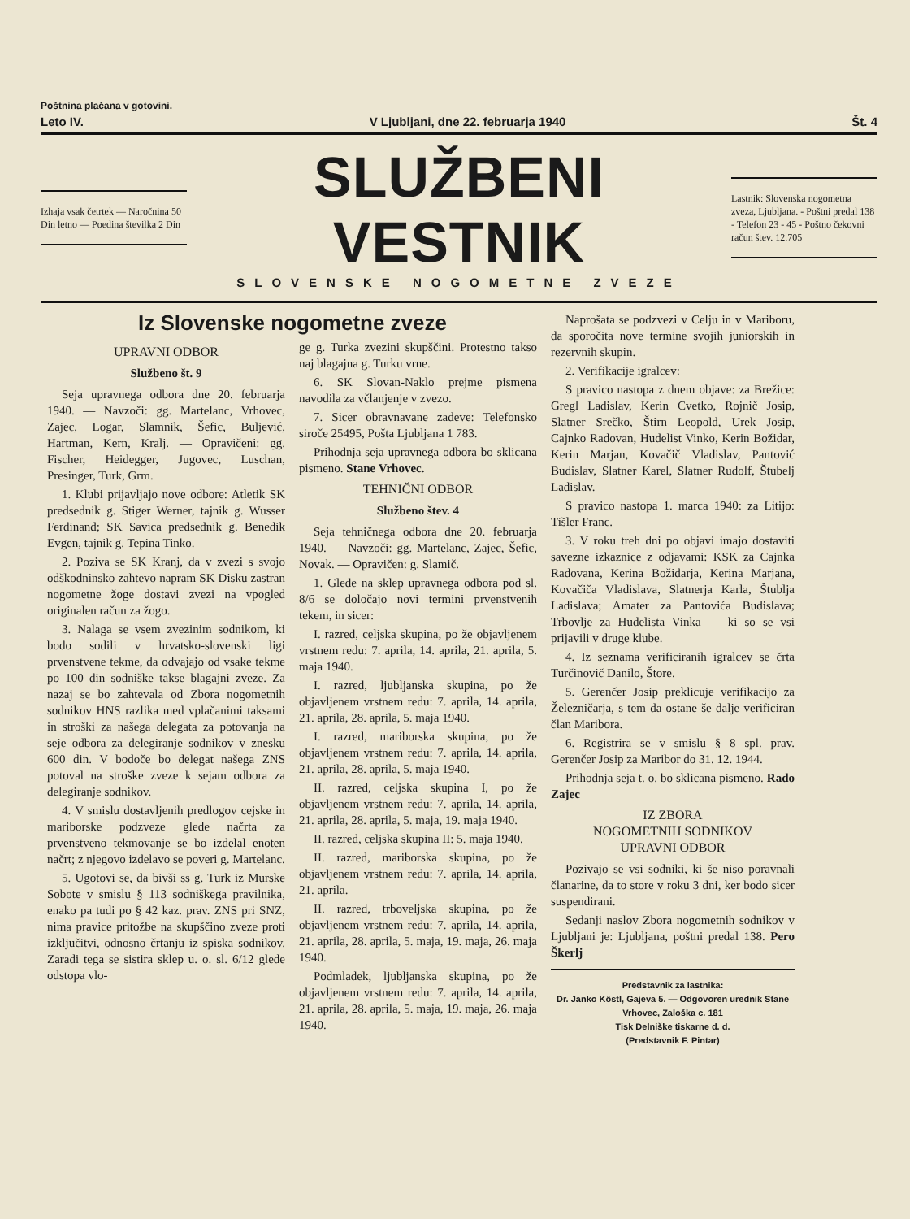Poštnina plačana v gotovini.
Leto IV. V Ljubljani, dne 22. februarja 1940 Št. 4
Izhaja vsak četrtek — Naročnina 50 Din letno — Poedina številka 2 Din
SLUŽBENI VESTNIK
SLOVENSKE NOGOMETNE ZVEZE
Lastnik: Slovenska nogometna zveza, Ljubljana. - Poštni predal 138 - Telefon 23 - 45 - Poštno čekovni račun štev. 12.705
Iz Slovenske nogometne zveze
UPRAVNI ODBOR
Službeno št. 9
Seja upravnega odbora dne 20. februarja 1940. — Navzoči: gg. Martelanc, Vrhovec, Zajec, Logar, Slamnik, Šefic, Buljević, Hartman, Kern, Kralj. — Opravičeni: gg. Fischer, Heidegger, Jugovec, Luschan, Presinger, Turk, Grm.
1. Klubi prijavljajo nove odbore: Atletik SK predsednik g. Stiger Werner, tajnik g. Wusser Ferdinand; SK Savica predsednik g. Benedik Evgen, tajnik g. Tepina Tinko.
2. Poziva se SK Kranj, da v zvezi s svojo odškodninsko zahtevo napram SK Disku zastran nogometne žoge dostavi zvezi na vpogled originalen račun za žogo.
3. Nalaga se vsem zvezinim sodnikom, ki bodo sodili v hrvatsko-slovenski ligi prvenstvene tekme, da odvajajo od vsake tekme po 100 din sodniške takse blagajni zveze. Za nazaj se bo zahtevala od Zbora nogometnih sodnikov HNS razlika med vplačanimi taksami in stroški za našega delegata za potovanja na seje odbora za delegiranje sodnikov v znesku 600 din. V bodoče bo delegat našega ZNS potoval na stroške zveze k sejam odbora za delegiranje sodnikov.
4. V smislu dostavljenih predlogov cejske in mariborske podzveze glede načrta za prvenstveno tekmovanje se bo izdelal enoten načrt; z njegovo izdelavo se poveri g. Martelanc.
5. Ugotovi se, da bivši ss g. Turk iz Murske Sobote v smislu § 113 sodniškega pravilnika, enako pa tudi po § 42 kaz. prav. ZNS pri SNZ, nima pravice pritožbe na skupščino zveze proti izključitvi, odnosno črtanju iz spiska sodnikov. Zaradi tega se sistira sklep u. o. sl. 6/12 glede odstopa vlo-
ge g. Turka zvezini skupščini. Protestno takso naj blagajna g. Turku vrne.
6. SK Slovan-Naklo prejme pismena navodila za včlanjenje v zvezo.
7. Sicer obravnavane zadeve: Telefonsko siroče 25495, Pošta Ljubljana 1 783.
Prihodnja seja upravnega odbora bo sklicana pismeno. Stane Vrhovec.
TEHNIČNI ODBOR
Službeno štev. 4
Seja tehničnega odbora dne 20. februarja 1940. — Navzoči: gg. Martelanc, Zajec, Šefic, Novak. — Opravičen: g. Slamič.
1. Glede na sklep upravnega odbora pod sl. 8/6 se določajo novi termini prvenstvenih tekem, in sicer:
I. razred, celjska skupina, po že objavljenem vrstnem redu: 7. aprila, 14. aprila, 21. aprila, 5. maja 1940.
I. razred, ljubljanska skupina, po že objavljenem vrstnem redu: 7. aprila, 14. aprila, 21. aprila, 28. aprila, 5. maja 1940.
I. razred, mariborska skupina, po že objavljenem vrstnem redu: 7. aprila, 14. aprila, 21. aprila, 28. aprila, 5. maja 1940.
II. razred, celjska skupina I, po že objavljenem vrstnem redu: 7. aprila, 14. aprila, 21. aprila, 28. aprila, 5. maja, 19. maja 1940.
II. razred, celjska skupina II: 5. maja 1940.
II. razred, mariborska skupina, po že objavljenem vrstnem redu: 7. aprila, 14. aprila, 21. aprila.
II. razred, trboveljska skupina, po že objavljenem vrstnem redu: 7. aprila, 14. aprila, 21. aprila, 28. aprila, 5. maja, 19. maja, 26. maja 1940.
Podmladek, ljubljanska skupina, po že objavljenem vrstnem redu: 7. aprila, 14. aprila, 21. aprila, 28. aprila, 5. maja, 19. maja, 26. maja 1940.
Naprošata se podzvezi v Celju in v Mariboru, da sporočita nove termine svojih juniorskih in rezervnih skupin.
2. Verifikacije igralcev:
S pravico nastopa z dnem objave: za Brežice: Gregl Ladislav, Kerin Cvetko, Rojnič Josip, Slatner Srečko, Štirn Leopold, Urek Josip, Cajnko Radovan, Hudelist Vinko, Kerin Božidar, Kerin Marjan, Kovačič Vladislav, Pantović Budislav, Slatner Karel, Slatner Rudolf, Štubelj Ladislav.
S pravico nastopa 1. marca 1940: za Litijo: Tišler Franc.
3. V roku treh dni po objavi imajo dostaviti savezne izkaznice z odjavami: KSK za Cajnka Radovana, Kerina Božidarja, Kerina Marjana, Kovačiča Vladislava, Slatnerja Karla, Štublja Ladislava; Amater za Pantovića Budislava; Trbovlje za Hudelista Vinka — ki so se vsi prijavili v druge klube.
4. Iz seznama verificiranih igralcev se črta Turčinovič Danilo, Štore.
5. Gerenčer Josip preklicuje verifikacijo za Železničarja, s tem da ostane še dalje verificiran član Maribora.
6. Registrira se v smislu § 8 spl. prav. Gerenčer Josip za Maribor do 31. 12. 1944.
Prihodnja seja t. o. bo sklicana pismeno. Rado Zajec
IZ ZBORA
NOGOMETNIH SODNIKOV
UPRAVNI ODBOR
Pozivajo se vsi sodniki, ki še niso poravnali članarine, da to store v roku 3 dni, ker bodo sicer suspendirani.
Sedanji naslov Zbora nogometnih sodnikov v Ljubljani je: Ljubljana, poštni predal 138. Pero Škerlj
Predstavnik za lastnika:
Dr. Janko Köstl, Gajeva 5. — Odgovoren urednik Stane Vrhovec, Zaloška c. 181
Tisk Delniške tiskarne d. d.
(Predstavnik F. Pintar)